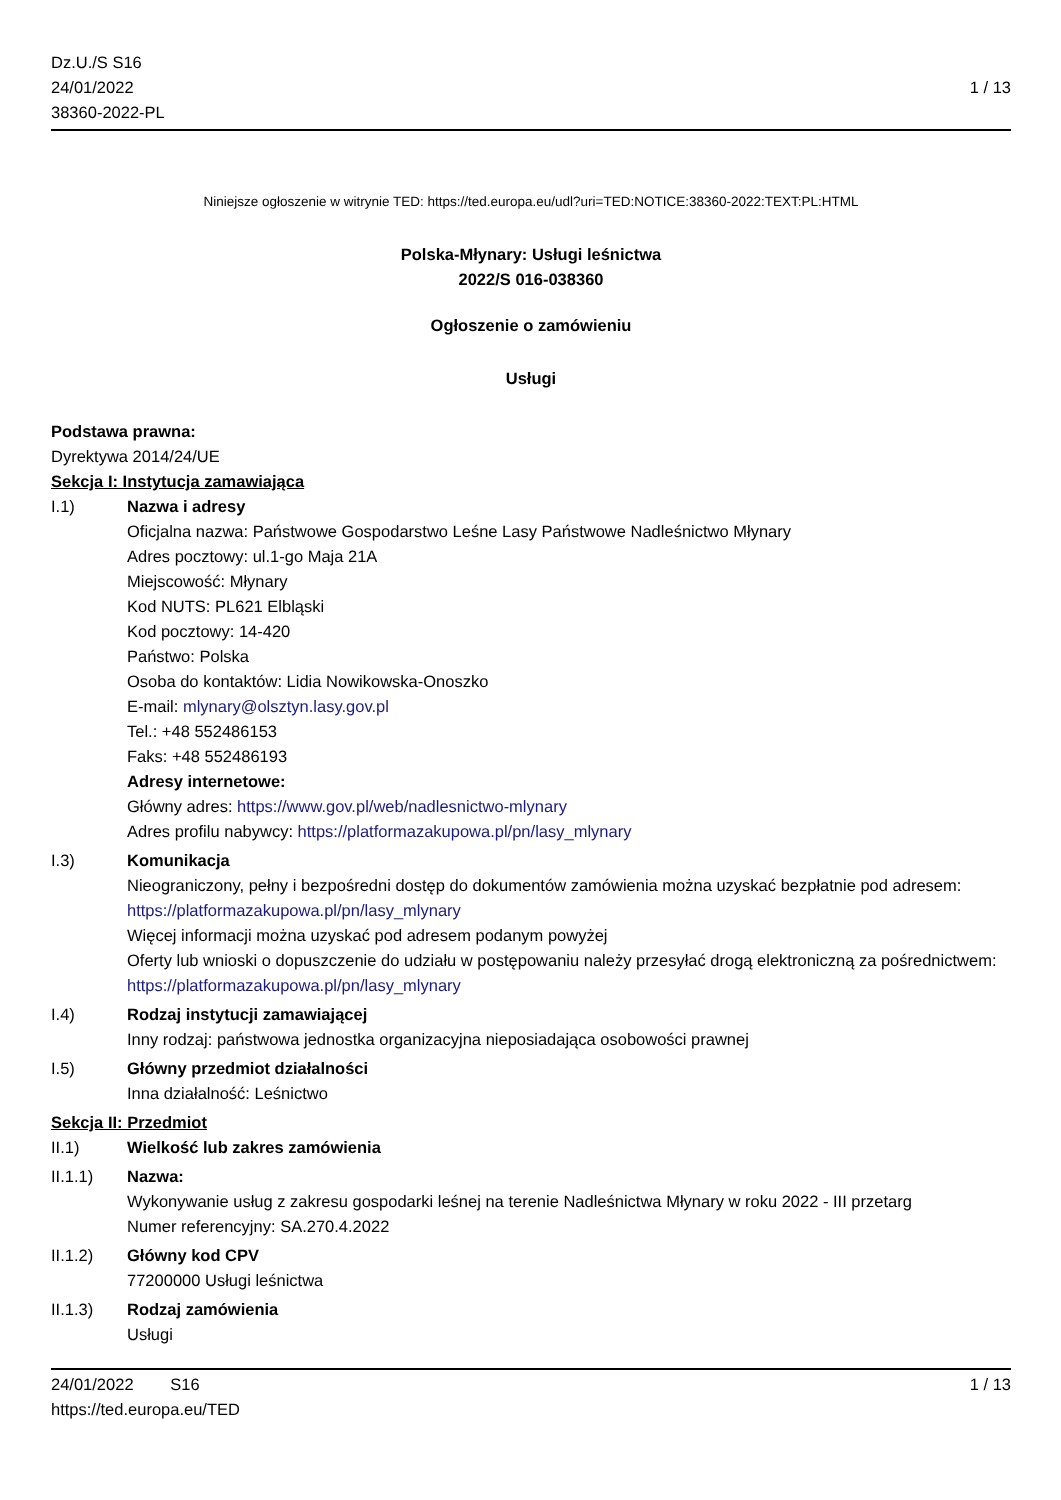Dz.U./S S16
24/01/2022
38360-2022-PL
1 / 13
Niniejsze ogłoszenie w witrynie TED: https://ted.europa.eu/udl?uri=TED:NOTICE:38360-2022:TEXT:PL:HTML
Polska-Młynary: Usługi leśnictwa
2022/S 016-038360
Ogłoszenie o zamówieniu
Usługi
Podstawa prawna:
Dyrektywa 2014/24/UE
Sekcja I: Instytucja zamawiająca
I.1) Nazwa i adresy
Oficjalna nazwa: Państwowe Gospodarstwo Leśne Lasy Państwowe Nadleśnictwo Młynary
Adres pocztowy: ul.1-go Maja 21A
Miejscowość: Młynary
Kod NUTS: PL621 Elbląski
Kod pocztowy: 14-420
Państwo: Polska
Osoba do kontaktów: Lidia Nowikowska-Onoszko
E-mail: mlynary@olsztyn.lasy.gov.pl
Tel.: +48 552486153
Faks: +48 552486193
Adresy internetowe:
Główny adres: https://www.gov.pl/web/nadlesnictwo-mlynary
Adres profilu nabywcy: https://platformazakupowa.pl/pn/lasy_mlynary
I.3) Komunikacja
Nieograniczony, pełny i bezpośredni dostęp do dokumentów zamówienia można uzyskać bezpłatnie pod adresem: https://platformazakupowa.pl/pn/lasy_mlynary
Więcej informacji można uzyskać pod adresem podanym powyżej
Oferty lub wnioski o dopuszczenie do udziału w postępowaniu należy przesyłać drogą elektroniczną za pośrednictwem: https://platformazakupowa.pl/pn/lasy_mlynary
I.4) Rodzaj instytucji zamawiającej
Inny rodzaj: państwowa jednostka organizacyjna nieposiadająca osobowości prawnej
I.5) Główny przedmiot działalności
Inna działalność: Leśnictwo
Sekcja II: Przedmiot
II.1) Wielkość lub zakres zamówienia
II.1.1) Nazwa:
Wykonywanie usług z zakresu gospodarki leśnej na terenie Nadleśnictwa Młynary w roku 2022 - III przetarg
Numer referencyjny: SA.270.4.2022
II.1.2) Główny kod CPV
77200000 Usługi leśnictwa
II.1.3) Rodzaj zamówienia
Usługi
24/01/2022 S16 1 / 13
https://ted.europa.eu/TED